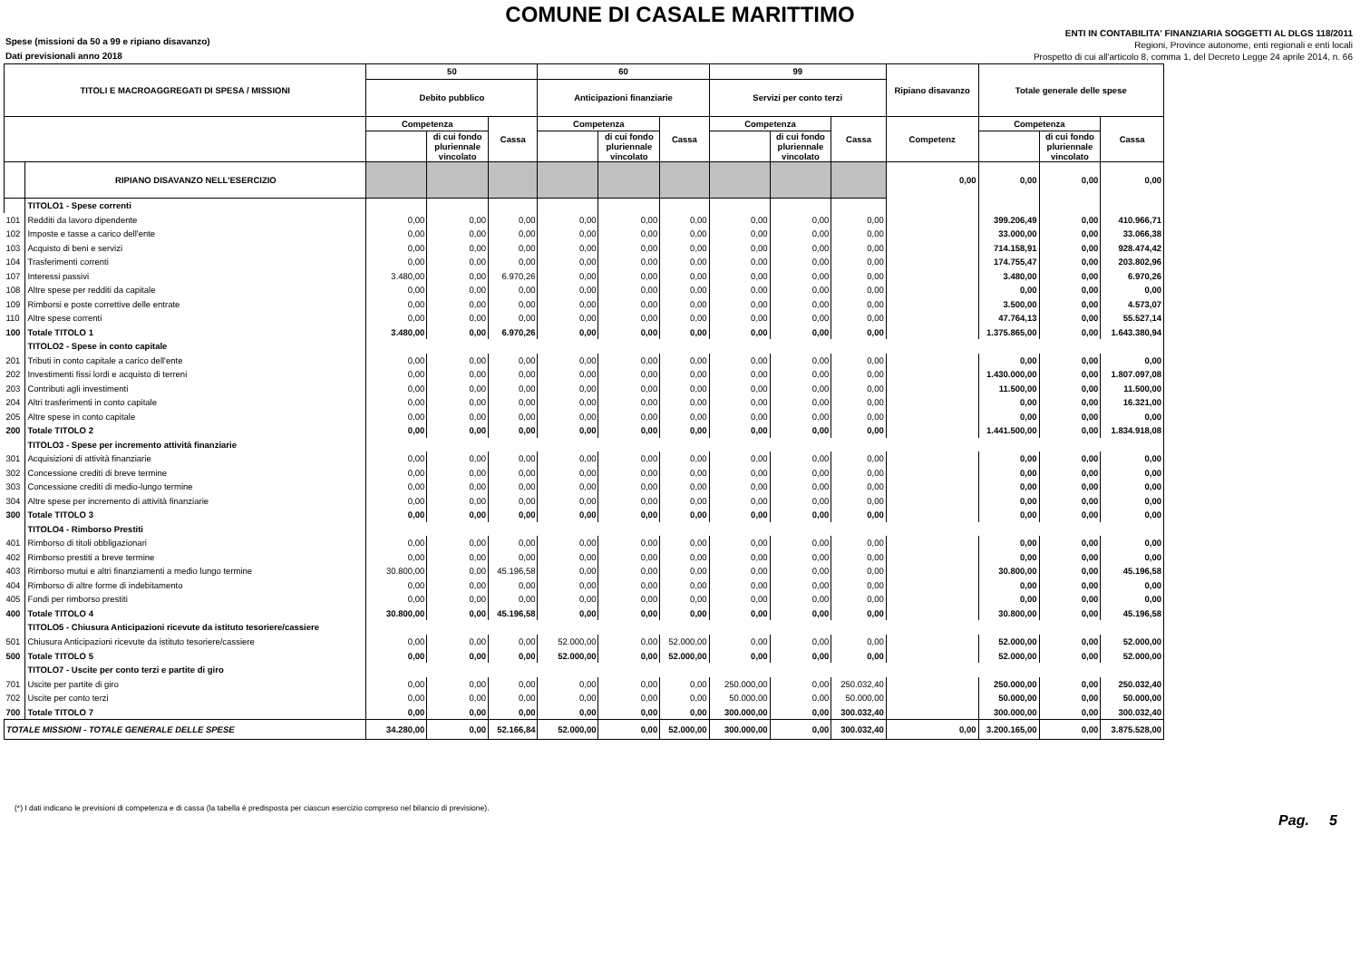COMUNE DI CASALE MARITTIMO
Spese (missioni da 50 a 99 e ripiano disavanzo)
Dati previsionali anno 2018
ENTI IN CONTABILITA' FINANZIARIA SOGGETTI AL DLGS 118/2011
Regioni, Province autonome, enti regionali e enti locali
Prospetto di cui all'articolo 8, comma 1, del Decreto Legge 24 aprile 2014, n. 66
| TITOLI E MACROAGGREGATI DI SPESA / MISSIONI | | 50 | | | 60 | | | 99 | | | Ripiano disavanzo | Totale generale delle spese | | |
| --- | --- | --- | --- | --- | --- | --- | --- | --- | --- | --- | --- | --- | --- | --- |
| | | Debito pubblico | | | Anticipazioni finanziarie | | | Servizi per conto terzi | | | | | | |
| | | Competenza | | Cassa | Competenza | | Cassa | Competenza | | Cassa | Competenz | Competenza | | Cassa |
| | | | di cui fondo pluriennale vincolato | | | di cui fondo pluriennale vincolato | | | di cui fondo pluriennale vincolato | | | | di cui fondo pluriennale vincolato | |
| | RIPIANO DISAVANZO NELL'ESERCIZIO | | | | | | | | | | 0,00 | 0,00 | 0,00 | 0,00 |
| | TITOLO1 - Spese correnti | | | | | | | | | | | | | |
| 101 | Redditi da lavoro dipendente | 0,00 | 0,00 | 0,00 | 0,00 | 0,00 | 0,00 | 0,00 | 0,00 | 0,00 | | 399.206,49 | 0,00 | 410.966,71 |
| 102 | Imposte e tasse a carico dell'ente | 0,00 | 0,00 | 0,00 | 0,00 | 0,00 | 0,00 | 0,00 | 0,00 | 0,00 | | 33.000,00 | 0,00 | 33.066,38 |
| 103 | Acquisto di beni e servizi | 0,00 | 0,00 | 0,00 | 0,00 | 0,00 | 0,00 | 0,00 | 0,00 | 0,00 | | 714.158,91 | 0,00 | 928.474,42 |
| 104 | Trasferimenti correnti | 0,00 | 0,00 | 0,00 | 0,00 | 0,00 | 0,00 | 0,00 | 0,00 | 0,00 | | 174.755,47 | 0,00 | 203.802,96 |
| 107 | Interessi passivi | 3.480,00 | 0,00 | 6.970,26 | 0,00 | 0,00 | 0,00 | 0,00 | 0,00 | 0,00 | | 3.480,00 | 0,00 | 6.970,26 |
| 108 | Altre spese per redditi da capitale | 0,00 | 0,00 | 0,00 | 0,00 | 0,00 | 0,00 | 0,00 | 0,00 | 0,00 | | 0,00 | 0,00 | 0,00 |
| 109 | Rimborsi e poste correttive delle entrate | 0,00 | 0,00 | 0,00 | 0,00 | 0,00 | 0,00 | 0,00 | 0,00 | 0,00 | | 3.500,00 | 0,00 | 4.573,07 |
| 110 | Altre spese correnti | 0,00 | 0,00 | 0,00 | 0,00 | 0,00 | 0,00 | 0,00 | 0,00 | 0,00 | | 47.764,13 | 0,00 | 55.527,14 |
| 100 | Totale TITOLO 1 | 3.480,00 | 0,00 | 6.970,26 | 0,00 | 0,00 | 0,00 | 0,00 | 0,00 | 0,00 | | 1.375.865,00 | 0,00 | 1.643.380,94 |
| | TITOLO2 - Spese in conto capitale | | | | | | | | | | | | | |
| 201 | Tributi in conto capitale a carico dell'ente | 0,00 | 0,00 | 0,00 | 0,00 | 0,00 | 0,00 | 0,00 | 0,00 | 0,00 | | 0,00 | 0,00 | 0,00 |
| 202 | Investimenti fissi lordi e acquisto di terreni | 0,00 | 0,00 | 0,00 | 0,00 | 0,00 | 0,00 | 0,00 | 0,00 | 0,00 | | 1.430.000,00 | 0,00 | 1.807.097,08 |
| 203 | Contributi agli investimenti | 0,00 | 0,00 | 0,00 | 0,00 | 0,00 | 0,00 | 0,00 | 0,00 | 0,00 | | 11.500,00 | 0,00 | 11.500,00 |
| 204 | Altri trasferimenti in conto capitale | 0,00 | 0,00 | 0,00 | 0,00 | 0,00 | 0,00 | 0,00 | 0,00 | 0,00 | | 0,00 | 0,00 | 16.321,00 |
| 205 | Altre spese in conto capitale | 0,00 | 0,00 | 0,00 | 0,00 | 0,00 | 0,00 | 0,00 | 0,00 | 0,00 | | 0,00 | 0,00 | 0,00 |
| 200 | Totale TITOLO 2 | 0,00 | 0,00 | 0,00 | 0,00 | 0,00 | 0,00 | 0,00 | 0,00 | 0,00 | | 1.441.500,00 | 0,00 | 1.834.918,08 |
| | TITOLO3 - Spese per incremento attività finanziarie | | | | | | | | | | | | | |
| 301 | Acquisizioni di attività finanziarie | 0,00 | 0,00 | 0,00 | 0,00 | 0,00 | 0,00 | 0,00 | 0,00 | 0,00 | | 0,00 | 0,00 | 0,00 |
| 302 | Concessione crediti di breve termine | 0,00 | 0,00 | 0,00 | 0,00 | 0,00 | 0,00 | 0,00 | 0,00 | 0,00 | | 0,00 | 0,00 | 0,00 |
| 303 | Concessione crediti di medio-lungo termine | 0,00 | 0,00 | 0,00 | 0,00 | 0,00 | 0,00 | 0,00 | 0,00 | 0,00 | | 0,00 | 0,00 | 0,00 |
| 304 | Altre spese per incremento di attività finanziarie | 0,00 | 0,00 | 0,00 | 0,00 | 0,00 | 0,00 | 0,00 | 0,00 | 0,00 | | 0,00 | 0,00 | 0,00 |
| 300 | Totale TITOLO 3 | 0,00 | 0,00 | 0,00 | 0,00 | 0,00 | 0,00 | 0,00 | 0,00 | 0,00 | | 0,00 | 0,00 | 0,00 |
| | TITOLO4 - Rimborso Prestiti | | | | | | | | | | | | | |
| 401 | Rimborso di titoli obbligazionari | 0,00 | 0,00 | 0,00 | 0,00 | 0,00 | 0,00 | 0,00 | 0,00 | 0,00 | | 0,00 | 0,00 | 0,00 |
| 402 | Rimborso prestiti a breve termine | 0,00 | 0,00 | 0,00 | 0,00 | 0,00 | 0,00 | 0,00 | 0,00 | 0,00 | | 0,00 | 0,00 | 0,00 |
| 403 | Rimborso mutui e altri finanziamenti a medio lungo termine | 30.800,00 | 0,00 | 45.196,58 | 0,00 | 0,00 | 0,00 | 0,00 | 0,00 | 0,00 | | 30.800,00 | 0,00 | 45.196,58 |
| 404 | Rimborso di altre forme di indebitamento | 0,00 | 0,00 | 0,00 | 0,00 | 0,00 | 0,00 | 0,00 | 0,00 | 0,00 | | 0,00 | 0,00 | 0,00 |
| 405 | Fondi per rimborso prestiti | 0,00 | 0,00 | 0,00 | 0,00 | 0,00 | 0,00 | 0,00 | 0,00 | 0,00 | | 0,00 | 0,00 | 0,00 |
| 400 | Totale TITOLO 4 | 30.800,00 | 0,00 | 45.196,58 | 0,00 | 0,00 | 0,00 | 0,00 | 0,00 | 0,00 | | 30.800,00 | 0,00 | 45.196,58 |
| | TITOLO5 - Chiusura Anticipazioni ricevute da istituto tesoriere/cassiere | | | | | | | | | | | | | |
| 501 | Chiusura Anticipazioni ricevute da istituto tesoriere/cassiere | 0,00 | 0,00 | 0,00 | 52.000,00 | 0,00 | 52.000,00 | 0,00 | 0,00 | 0,00 | | 52.000,00 | 0,00 | 52.000,00 |
| 500 | Totale TITOLO 5 | 0,00 | 0,00 | 0,00 | 52.000,00 | 0,00 | 52.000,00 | 0,00 | 0,00 | 0,00 | | 52.000,00 | 0,00 | 52.000,00 |
| | TITOLO7 - Uscite per conto terzi e partite di giro | | | | | | | | | | | | | |
| 701 | Uscite per partite di giro | 0,00 | 0,00 | 0,00 | 0,00 | 0,00 | 0,00 | 250.000,00 | 0,00 | 250.032,40 | | 250.000,00 | 0,00 | 250.032,40 |
| 702 | Uscite per conto terzi | 0,00 | 0,00 | 0,00 | 0,00 | 0,00 | 0,00 | 50.000,00 | 0,00 | 50.000,00 | | 50.000,00 | 0,00 | 50.000,00 |
| 700 | Totale TITOLO 7 | 0,00 | 0,00 | 0,00 | 0,00 | 0,00 | 0,00 | 300.000,00 | 0,00 | 300.032,40 | | 300.000,00 | 0,00 | 300.032,40 |
| TOTALE MISSIONI - TOTALE GENERALE DELLE SPESE | | 34.280,00 | 0,00 | 52.166,84 | 52.000,00 | 0,00 | 52.000,00 | 300.000,00 | 0,00 | 300.032,40 | 0,00 | 3.200.165,00 | 0,00 | 3.875.528,00 |
(*) I dati indicano le previsioni di competenza e di cassa (la tabella è predisposta per ciascun esercizio compreso nel bilancio di previsione).
Pag. 5